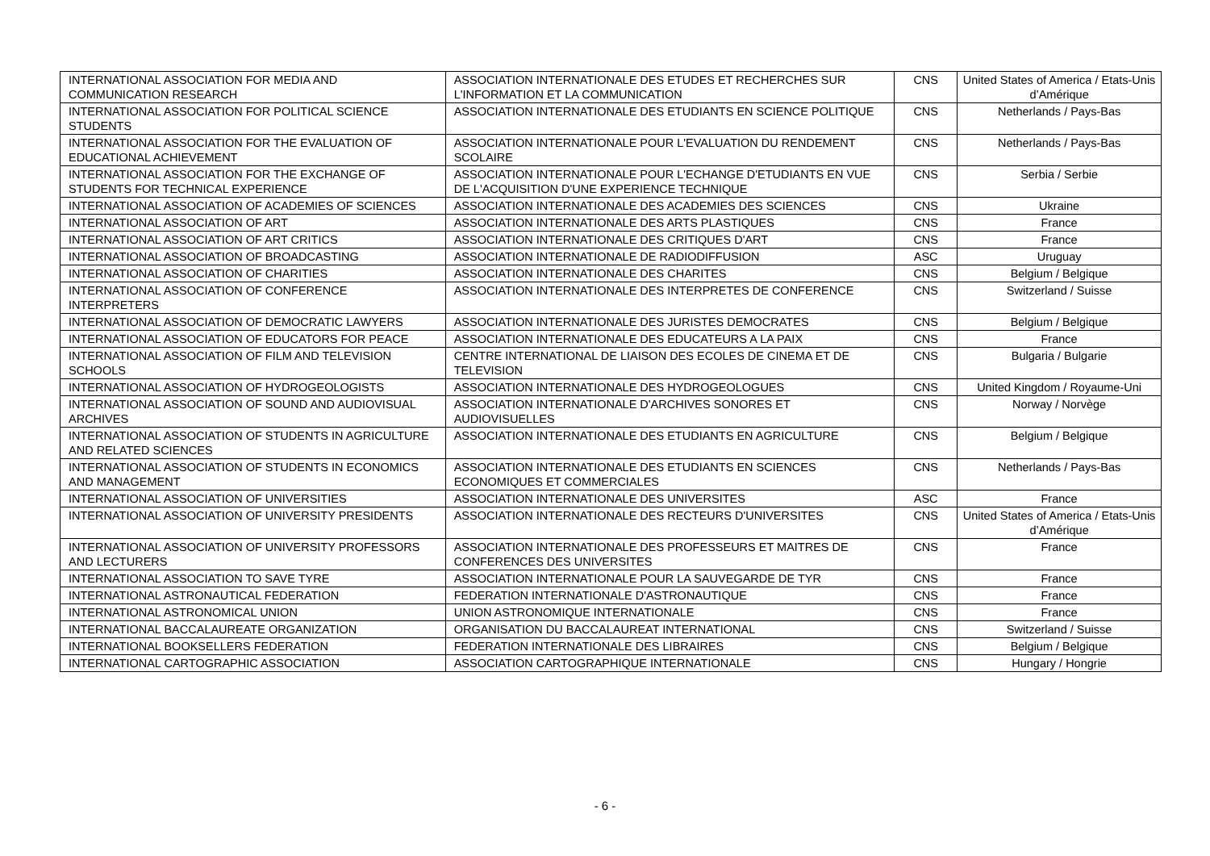| INTERNATIONAL ASSOCIATION FOR MEDIA AND COMMUNICATION RESEARCH | ASSOCIATION INTERNATIONALE DES ETUDES ET RECHERCHES SUR L'INFORMATION ET LA COMMUNICATION | CNS | United States of America / Etats-Unis d’Amérique |
| INTERNATIONAL ASSOCIATION FOR POLITICAL SCIENCE STUDENTS | ASSOCIATION INTERNATIONALE DES ETUDIANTS EN SCIENCE POLITIQUE | CNS | Netherlands / Pays-Bas |
| INTERNATIONAL ASSOCIATION FOR THE EVALUATION OF EDUCATIONAL ACHIEVEMENT | ASSOCIATION INTERNATIONALE POUR L'EVALUATION DU RENDEMENT SCOLAIRE | CNS | Netherlands / Pays-Bas |
| INTERNATIONAL ASSOCIATION FOR THE EXCHANGE OF STUDENTS FOR TECHNICAL EXPERIENCE | ASSOCIATION INTERNATIONALE POUR L'ECHANGE D'ETUDIANTS EN VUE DE L'ACQUISITION D'UNE EXPERIENCE TECHNIQUE | CNS | Serbia / Serbie |
| INTERNATIONAL ASSOCIATION OF ACADEMIES OF SCIENCES | ASSOCIATION INTERNATIONALE DES ACADEMIES DES SCIENCES | CNS | Ukraine |
| INTERNATIONAL ASSOCIATION OF ART | ASSOCIATION INTERNATIONALE DES ARTS PLASTIQUES | CNS | France |
| INTERNATIONAL ASSOCIATION OF ART CRITICS | ASSOCIATION INTERNATIONALE DES CRITIQUES D'ART | CNS | France |
| INTERNATIONAL ASSOCIATION OF BROADCASTING | ASSOCIATION INTERNATIONALE DE RADIODIFFUSION | ASC | Uruguay |
| INTERNATIONAL ASSOCIATION OF CHARITIES | ASSOCIATION INTERNATIONALE DES CHARITES | CNS | Belgium / Belgique |
| INTERNATIONAL ASSOCIATION OF CONFERENCE INTERPRETERS | ASSOCIATION INTERNATIONALE DES INTERPRETES DE CONFERENCE | CNS | Switzerland / Suisse |
| INTERNATIONAL ASSOCIATION OF DEMOCRATIC LAWYERS | ASSOCIATION INTERNATIONALE DES JURISTES DEMOCRATES | CNS | Belgium / Belgique |
| INTERNATIONAL ASSOCIATION OF EDUCATORS FOR PEACE | ASSOCIATION INTERNATIONALE DES EDUCATEURS A LA PAIX | CNS | France |
| INTERNATIONAL ASSOCIATION OF FILM AND TELEVISION SCHOOLS | CENTRE INTERNATIONAL DE LIAISON DES ECOLES DE CINEMA ET DE TELEVISION | CNS | Bulgaria / Bulgarie |
| INTERNATIONAL ASSOCIATION OF HYDROGEOLOGISTS | ASSOCIATION INTERNATIONALE DES HYDROGEOLOGUES | CNS | United Kingdom / Royaume-Uni |
| INTERNATIONAL ASSOCIATION OF SOUND AND AUDIOVISUAL ARCHIVES | ASSOCIATION INTERNATIONALE D'ARCHIVES SONORES ET AUDIOVISUELLES | CNS | Norway / Norvège |
| INTERNATIONAL ASSOCIATION OF STUDENTS IN AGRICULTURE AND RELATED SCIENCES | ASSOCIATION INTERNATIONALE DES ETUDIANTS EN AGRICULTURE | CNS | Belgium / Belgique |
| INTERNATIONAL ASSOCIATION OF STUDENTS IN ECONOMICS AND MANAGEMENT | ASSOCIATION INTERNATIONALE DES ETUDIANTS EN SCIENCES ECONOMIQUES ET COMMERCIALES | CNS | Netherlands / Pays-Bas |
| INTERNATIONAL ASSOCIATION OF UNIVERSITIES | ASSOCIATION INTERNATIONALE DES UNIVERSITES | ASC | France |
| INTERNATIONAL ASSOCIATION OF UNIVERSITY PRESIDENTS | ASSOCIATION INTERNATIONALE DES RECTEURS D'UNIVERSITES | CNS | United States of America / Etats-Unis d’Amérique |
| INTERNATIONAL ASSOCIATION OF UNIVERSITY PROFESSORS AND LECTURERS | ASSOCIATION INTERNATIONALE DES PROFESSEURS ET MAITRES DE CONFERENCES DES UNIVERSITES | CNS | France |
| INTERNATIONAL ASSOCIATION TO SAVE TYRE | ASSOCIATION INTERNATIONALE POUR LA SAUVEGARDE DE TYR | CNS | France |
| INTERNATIONAL ASTRONAUTICAL FEDERATION | FEDERATION INTERNATIONALE D'ASTRONAUTIQUE | CNS | France |
| INTERNATIONAL ASTRONOMICAL UNION | UNION ASTRONOMIQUE INTERNATIONALE | CNS | France |
| INTERNATIONAL BACCALAUREATE ORGANIZATION | ORGANISATION DU BACCALAUREAT INTERNATIONAL | CNS | Switzerland / Suisse |
| INTERNATIONAL BOOKSELLERS FEDERATION | FEDERATION INTERNATIONALE DES LIBRAIRES | CNS | Belgium / Belgique |
| INTERNATIONAL CARTOGRAPHIC ASSOCIATION | ASSOCIATION CARTOGRAPHIQUE INTERNATIONALE | CNS | Hungary / Hongrie |
- 6 -